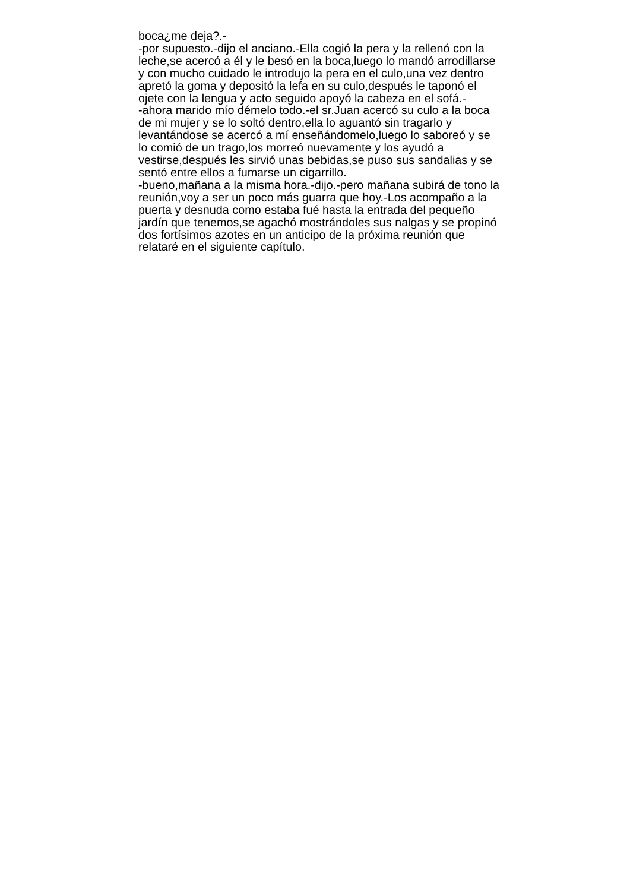boca¿me deja?.-
-por supuesto.-dijo el anciano.-Ella cogió la pera y la rellenó con la
leche,se acercó a él y le besó en la boca,luego lo mandó arrodillarse
y con mucho cuidado le introdujo la pera en el culo,una vez dentro
apretó la goma y depositó la lefa en su culo,después le taponó el
ojete con la lengua y acto seguido apoyó la cabeza en el sofá.-
-ahora marido mío démelo todo.-el sr.Juan acercó su culo a la boca
de mi mujer y se lo soltó dentro,ella lo aguantó sin tragarlo y
levantándose se acercó a mí enseñándomelo,luego lo saboreó y se
lo comió de un trago,los morreó nuevamente y los ayudó a
vestirse,después les sirvió unas bebidas,se puso sus sandalias y se
sentó entre ellos a fumarse un cigarrillo.
-bueno,mañana a la misma hora.-dijo.-pero mañana subirá de tono la
reunión,voy a ser un poco más guarra que hoy.-Los acompaño a la
puerta y desnuda como estaba fué hasta la entrada del pequeño
jardín que tenemos,se agachó mostrándoles sus nalgas y se propinó
dos fortísimos azotes en un anticipo de la próxima reunión que
relataré en el siguiente capítulo.